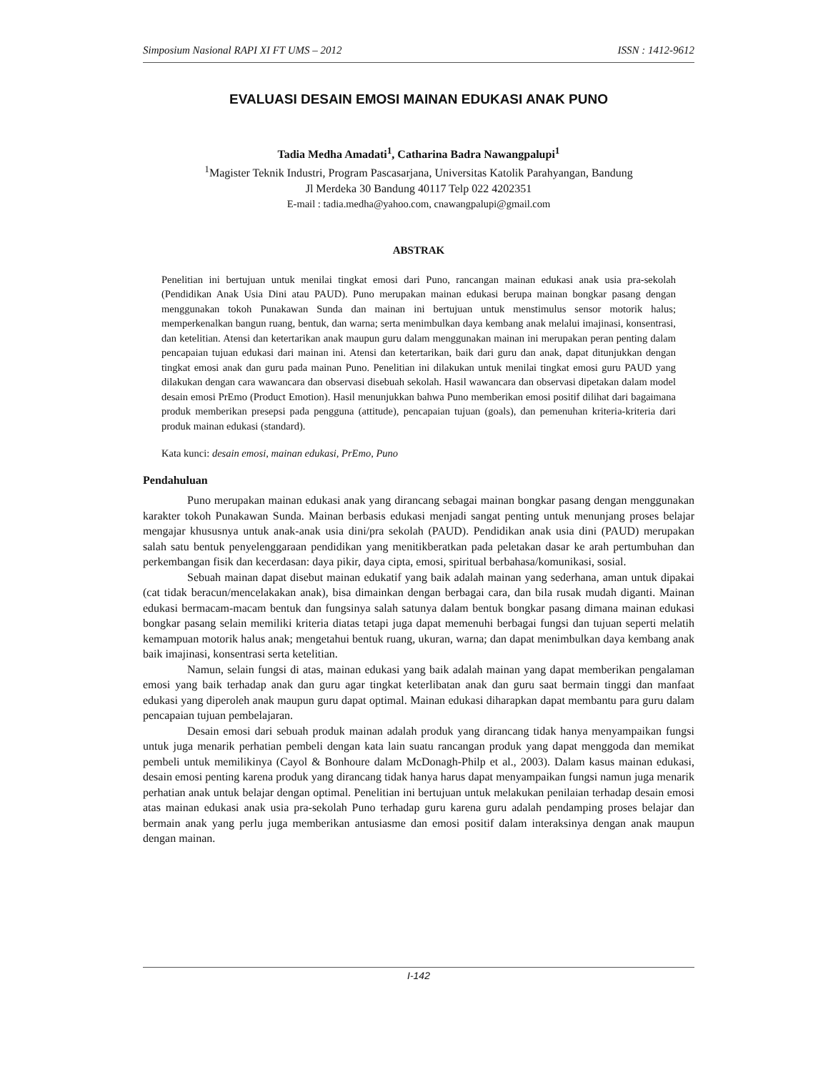Simposium Nasional RAPI XI FT UMS – 2012 ISSN : 1412-9612
EVALUASI DESAIN EMOSI MAINAN EDUKASI ANAK PUNO
Tadia Medha Amadati<sup>1</sup>, Catharina Badra Nawangpalupi<sup>1</sup>
<sup>1</sup> Magister Teknik Industri, Program Pascasarjana, Universitas Katolik Parahyangan, Bandung
Jl Merdeka 30 Bandung 40117 Telp 022 4202351
E-mail : tadia.medha@yahoo.com, cnawangpalupi@gmail.com
ABSTRAK
Penelitian ini bertujuan untuk menilai tingkat emosi dari Puno, rancangan mainan edukasi anak usia pra-sekolah (Pendidikan Anak Usia Dini atau PAUD). Puno merupakan mainan edukasi berupa mainan bongkar pasang dengan menggunakan tokoh Punakawan Sunda dan mainan ini bertujuan untuk menstimulus sensor motorik halus; memperkenalkan bangun ruang, bentuk, dan warna; serta menimbulkan daya kembang anak melalui imajinasi, konsentrasi, dan ketelitian. Atensi dan ketertarikan anak maupun guru dalam menggunakan mainan ini merupakan peran penting dalam pencapaian tujuan edukasi dari mainan ini. Atensi dan ketertarikan, baik dari guru dan anak, dapat ditunjukkan dengan tingkat emosi anak dan guru pada mainan Puno. Penelitian ini dilakukan untuk menilai tingkat emosi guru PAUD yang dilakukan dengan cara wawancara dan observasi disebuah sekolah. Hasil wawancara dan observasi dipetakan dalam model desain emosi PrEmo (Product Emotion). Hasil menunjukkan bahwa Puno memberikan emosi positif dilihat dari bagaimana produk memberikan presepsi pada pengguna (attitude), pencapaian tujuan (goals), dan pemenuhan kriteria-kriteria dari produk mainan edukasi (standard).
Kata kunci: desain emosi, mainan edukasi, PrEmo, Puno
Pendahuluan
Puno merupakan mainan edukasi anak yang dirancang sebagai mainan bongkar pasang dengan menggunakan karakter tokoh Punakawan Sunda. Mainan berbasis edukasi menjadi sangat penting untuk menunjang proses belajar mengajar khususnya untuk anak-anak usia dini/pra sekolah (PAUD). Pendidikan anak usia dini (PAUD) merupakan salah satu bentuk penyelenggaraan pendidikan yang menitikberatkan pada peletakan dasar ke arah pertumbuhan dan perkembangan fisik dan kecerdasan: daya pikir, daya cipta, emosi, spiritual berbahasa/komunikasi, sosial.
Sebuah mainan dapat disebut mainan edukatif yang baik adalah mainan yang sederhana, aman untuk dipakai (cat tidak beracun/mencelakakan anak), bisa dimainkan dengan berbagai cara, dan bila rusak mudah diganti. Mainan edukasi bermacam-macam bentuk dan fungsinya salah satunya dalam bentuk bongkar pasang dimana mainan edukasi bongkar pasang selain memiliki kriteria diatas tetapi juga dapat memenuhi berbagai fungsi dan tujuan seperti melatih kemampuan motorik halus anak; mengetahui bentuk ruang, ukuran, warna; dan dapat menimbulkan daya kembang anak baik imajinasi, konsentrasi serta ketelitian.
Namun, selain fungsi di atas, mainan edukasi yang baik adalah mainan yang dapat memberikan pengalaman emosi yang baik terhadap anak dan guru agar tingkat keterlibatan anak dan guru saat bermain tinggi dan manfaat edukasi yang diperoleh anak maupun guru dapat optimal. Mainan edukasi diharapkan dapat membantu para guru dalam pencapaian tujuan pembelajaran.
Desain emosi dari sebuah produk mainan adalah produk yang dirancang tidak hanya menyampaikan fungsi untuk juga menarik perhatian pembeli dengan kata lain suatu rancangan produk yang dapat menggoda dan memikat pembeli untuk memilikinya (Cayol & Bonhoure dalam McDonagh-Philp et al., 2003). Dalam kasus mainan edukasi, desain emosi penting karena produk yang dirancang tidak hanya harus dapat menyampaikan fungsi namun juga menarik perhatian anak untuk belajar dengan optimal. Penelitian ini bertujuan untuk melakukan penilaian terhadap desain emosi atas mainan edukasi anak usia pra-sekolah Puno terhadap guru karena guru adalah pendamping proses belajar dan bermain anak yang perlu juga memberikan antusiasme dan emosi positif dalam interaksinya dengan anak maupun dengan mainan.
I-142